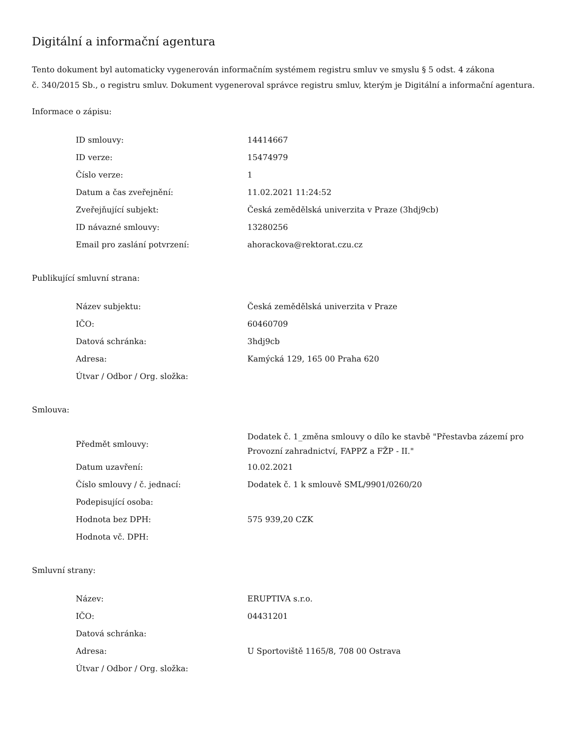Digitální a informační agentura
Tento dokument byl automaticky vygenerován informačním systémem registru smluv ve smyslu § 5 odst. 4 zákona
č. 340/2015 Sb., o registru smluv. Dokument vygeneroval správce registru smluv, kterým je Digitální a informační agentura.
Informace o zápisu:
| ID smlouvy: | 14414667 |
| ID verze: | 15474979 |
| Číslo verze: | 1 |
| Datum a čas zveřejnění: | 11.02.2021 11:24:52 |
| Zveřejňující subjekt: | Česká zemědělská univerzita v Praze (3hdj9cb) |
| ID návazné smlouvy: | 13280256 |
| Email pro zaslání potvrzení: | ahorackova@rektorat.czu.cz |
Publikující smluvní strana:
| Název subjektu: | Česká zemědělská univerzita v Praze |
| IČO: | 60460709 |
| Datová schránka: | 3hdj9cb |
| Adresa: | Kamýcká 129, 165 00 Praha 620 |
| Útvar / Odbor / Org. složka: | |
Smlouva:
| Předmět smlouvy: | Dodatek č. 1_změna smlouvy o dílo ke stavbě "Přestavba zázemí pro Provozní zahradnictví, FAPPZ a FŽP - II." |
| Datum uzavření: | 10.02.2021 |
| Číslo smlouvy / č. jednací: | Dodatek č. 1 k smlouvě SML/9901/0260/20 |
| Podepisující osoba: | |
| Hodnota bez DPH: | 575 939,20 CZK |
| Hodnota vč. DPH: | |
Smluvní strany:
| Název: | ERUPTIVA s.r.o. |
| IČO: | 04431201 |
| Datová schránka: | |
| Adresa: | U Sportoviště 1165/8, 708 00 Ostrava |
| Útvar / Odbor / Org. složka: | |